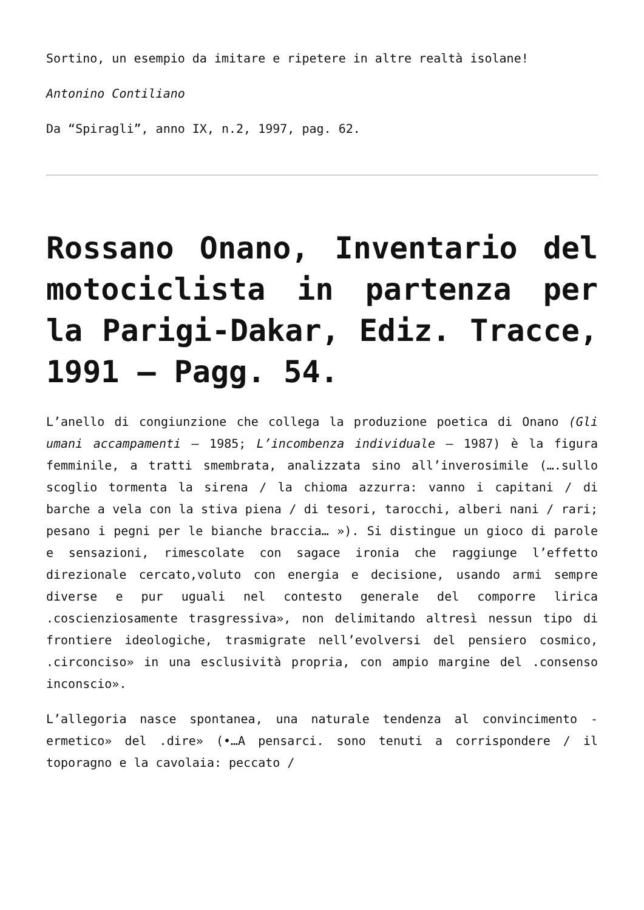Sortino, un esempio da imitare e ripetere in altre realtà isolane!
Antonino Contiliano
Da “Spiragli”, anno IX, n.2, 1997, pag. 62.
Rossano Onano, Inventario del motociclista in partenza per la Parigi-Dakar, Ediz. Tracce, 1991 – Pagg. 54.
L’anello di congiunzione che collega la produzione poetica di Onano (Gli umani accampamenti – 1985; L’incombenza individuale – 1987) è la figura femminile, a tratti smembrata, analizzata sino all’inverosimile (….sullo scoglio tormenta la sirena / la chioma azzurra: vanno i capitani / di barche a vela con la stiva piena / di tesori, tarocchi, alberi nani / rari; pesano i pegni per le bianche braccia… »). Si distingue un gioco di parole e sensazioni, rimescolate con sagace ironia che raggiunge l’effetto direzionale cercato,voluto con energia e decisione, usando armi sempre diverse e pur uguali nel contesto generale del comporre lirica .coscienziosamente trasgressiva», non delimitando altresì nessun tipo di frontiere ideologiche, trasmigrate nell’evolversi del pensiero cosmico, .circonciso» in una esclusività propria, con ampio margine del .consenso inconscio».
L’allegoria nasce spontanea, una naturale tendenza al convincimento -ermetico» del .dire» (•…A pensarci. sono tenuti a corrispondere / il toporagno e la cavolaia: peccato /